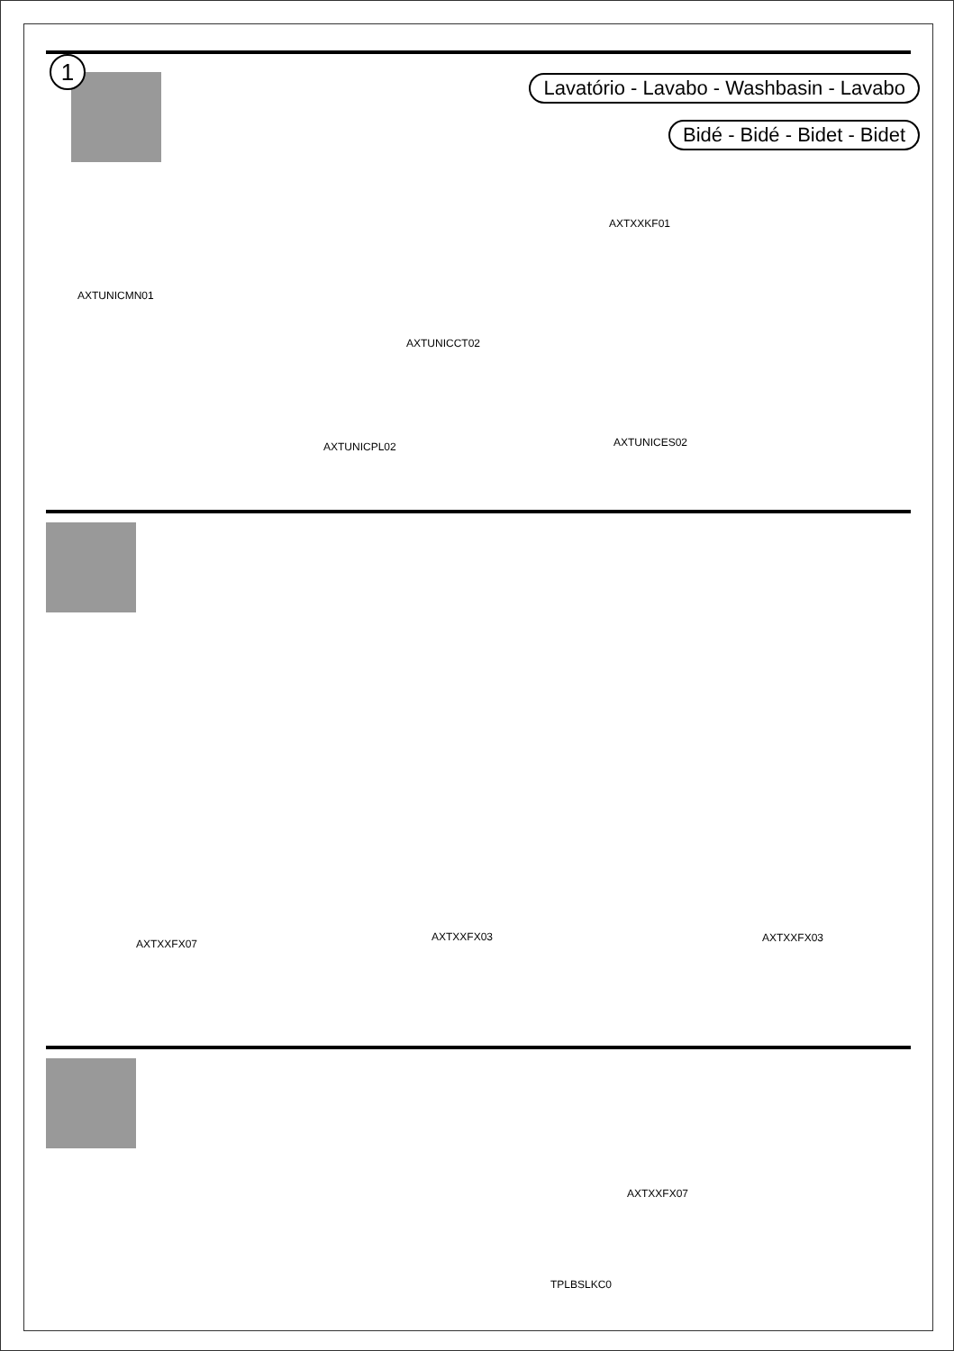1
Lavatório - Lavabo - Washbasin - Lavabo
Bidé - Bidé - Bidet - Bidet
AXTUNICMN01
AXTXXKF01
AXTUNICCT02
AXTUNICPL02 AXTUNICES02
AXTXXFX07
AXTXXFX03 AXTXXFX03
AXTXXFX07
TPLBSLKC0